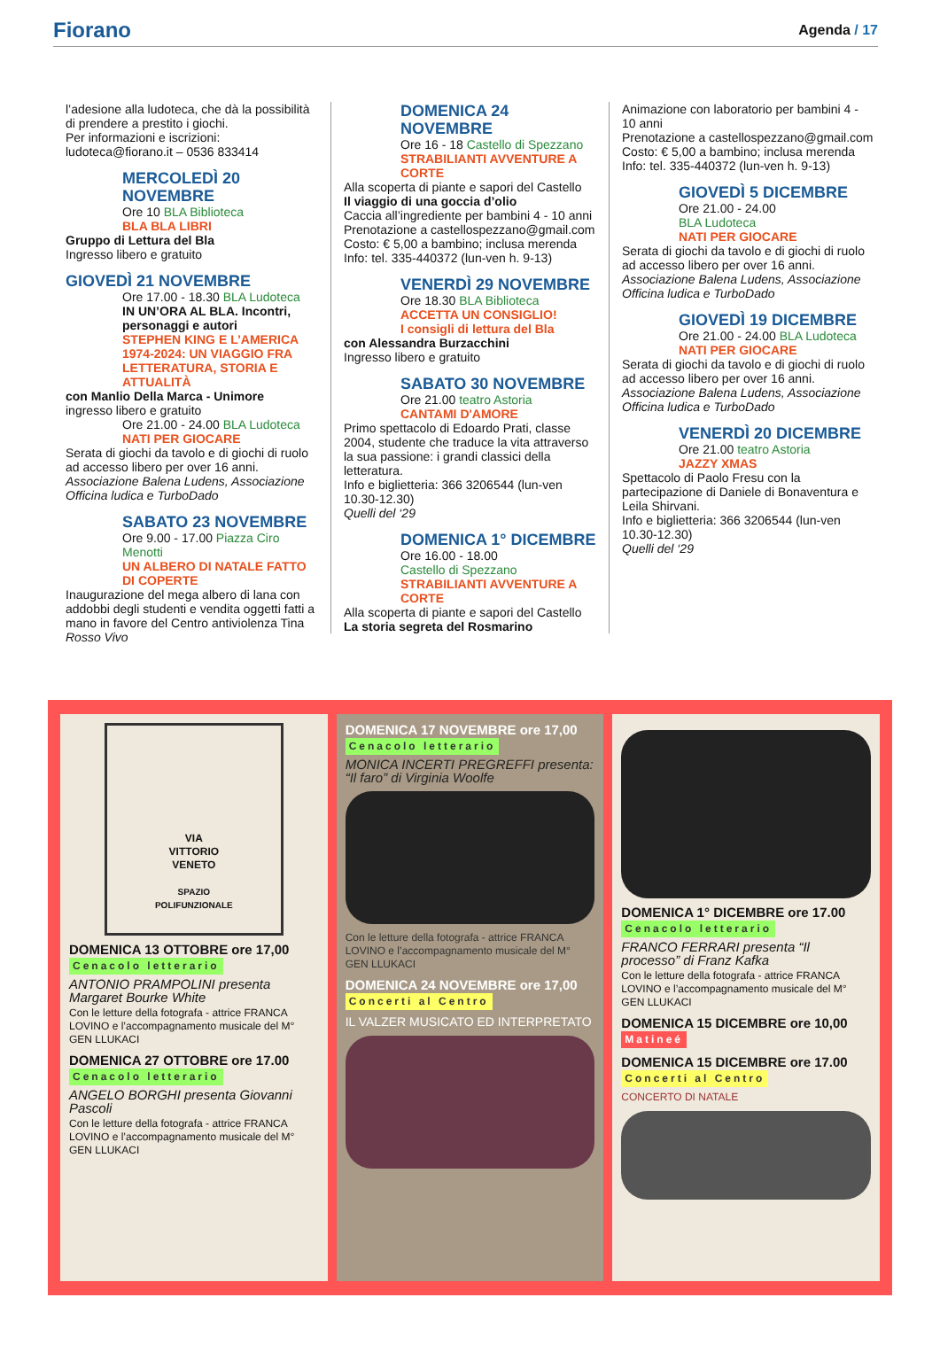Fiorano
Agenda / 17
l’adesione alla ludoteca, che dà la possibilità di prendere a prestito i giochi.
Per informazioni e iscrizioni: ludoteca@fiorano.it – 0536 833414
MERCOLEDÌ 20 NOVEMBRE
Ore 10 BLA Biblioteca
BLA BLA LIBRI
Gruppo di Lettura del Bla
Ingresso libero e gratuito
GIOVEDÌ 21 NOVEMBRE
Ore 17.00 - 18.30 BLA Ludoteca
IN UN’ORA AL BLA. Incontri, personaggi e autori
STEPHEN KING E L’AMERICA 1974-2024: UN VIAGGIO FRA LETTERATURA, STORIA E ATTUALITÀ
con Manlio Della Marca - Unimore
ingresso libero e gratuito
Ore 21.00 - 24.00 BLA Ludoteca
NATI PER GIOCARE
Serata di giochi da tavolo e di giochi di ruolo ad accesso libero per over 16 anni.
Associazione Balena Ludens, Associazione Officina ludica e TurboDado
SABATO 23 NOVEMBRE
Ore 9.00 - 17.00 Piazza Ciro Menotti
UN ALBERO DI NATALE FATTO DI COPERTE
Inaugurazione del mega albero di lana con addobbi degli studenti e vendita oggetti fatti a mano in favore del Centro antiviolenza Tina Rosso Vivo
DOMENICA 24 NOVEMBRE
Ore 16 - 18 Castello di Spezzano
STRABILIANTI AVVENTURE A CORTE
Alla scoperta di piante e sapori del Castello
Il viaggio di una goccia d’olio
Caccia all’ingrediente per bambini 4 - 10 anni
Prenotazione a castellospezzano@gmail.com
Costo: € 5,00 a bambino; inclusa merenda
Info: tel. 335-440372 (lun-ven h. 9-13)
VENERDÌ 29 NOVEMBRE
Ore 18.30 BLA Biblioteca
ACCETTA UN CONSIGLIO!
I consigli di lettura del Bla
con Alessandra Burzacchini
Ingresso libero e gratuito
SABATO 30 NOVEMBRE
Ore 21.00 teatro Astoria
CANTAMI D'AMORE
Primo spettacolo di Edoardo Prati, classe 2004, studente che traduce la vita attraverso la sua passione: i grandi classici della letteratura.
Info e biglietteria: 366 3206544 (lun-ven 10.30-12.30)
Quelli del ‘29
DOMENICA 1° DICEMBRE
Ore 16.00 - 18.00
Castello di Spezzano
STRABILIANTI AVVENTURE A CORTE
Alla scoperta di piante e sapori del Castello
La storia segreta del Rosmarino
Animazione con laboratorio per bambini 4 - 10 anni
Prenotazione a castellospezzano@gmail.com
Costo: € 5,00 a bambino; inclusa merenda
Info: tel. 335-440372 (lun-ven h. 9-13)
GIOVEDÌ 5 DICEMBRE
Ore 21.00 - 24.00
BLA Ludoteca
NATI PER GIOCARE
Serata di giochi da tavolo e di giochi di ruolo ad accesso libero per over 16 anni.
Associazione Balena Ludens, Associazione Officina ludica e TurboDado
GIOVEDÌ 19 DICEMBRE
Ore 21.00 - 24.00 BLA Ludoteca
NATI PER GIOCARE
Serata di giochi da tavolo e di giochi di ruolo ad accesso libero per over 16 anni.
Associazione Balena Ludens, Associazione Officina ludica e TurboDado
VENERDÌ 20 DICEMBRE
Ore 21.00 teatro Astoria
JAZZY XMAS
Spettacolo di Paolo Fresu con la partecipazione di Daniele di Bonaventura e Leila Shirvani.
Info e biglietteria: 366 3206544 (lun-ven 10.30-12.30)
Quelli del ‘29
VIA
VITTORIO
VENETO
SPAZIO
POLIFUNZIONALE
DOMENICA 13 OTTOBRE ore 17,00
Cenacolo letterario
ANTONIO PRAMPOLINI presenta Margaret Bourke White
Con le letture della fotografa - attrice FRANCA LOVINO e l’accompagnamento musicale del M° GEN LLUKACI
DOMENICA 27 OTTOBRE ore 17.00
Cenacolo letterario
ANGELO BORGHI presenta Giovanni Pascoli
Con le letture della fotografa - attrice FRANCA LOVINO e l’accompagnamento musicale del M° GEN LLUKACI
DOMENICA 17 NOVEMBRE ore 17,00
Cenacolo letterario
MONICA INCERTI PREGREFFI presenta: “Il faro” di Virginia Woolfe
Con le letture della fotografa - attrice FRANCA LOVINO e l’accompagnamento musicale del M° GEN LLUKACI
DOMENICA 24 NOVEMBRE ore 17,00
Concerti al Centro
IL VALZER MUSICATO ED INTERPRETATO
DOMENICA 1° DICEMBRE ore 17.00
Cenacolo letterario
FRANCO FERRARI presenta “Il processo” di Franz Kafka
Con le letture della fotografa - attrice FRANCA LOVINO e l’accompagnamento musicale del M° GEN LLUKACI
DOMENICA 15 DICEMBRE ore 10,00
Matineé
DOMENICA 15 DICEMBRE ore 17.00
Concerti al Centro
CONCERTO DI NATALE